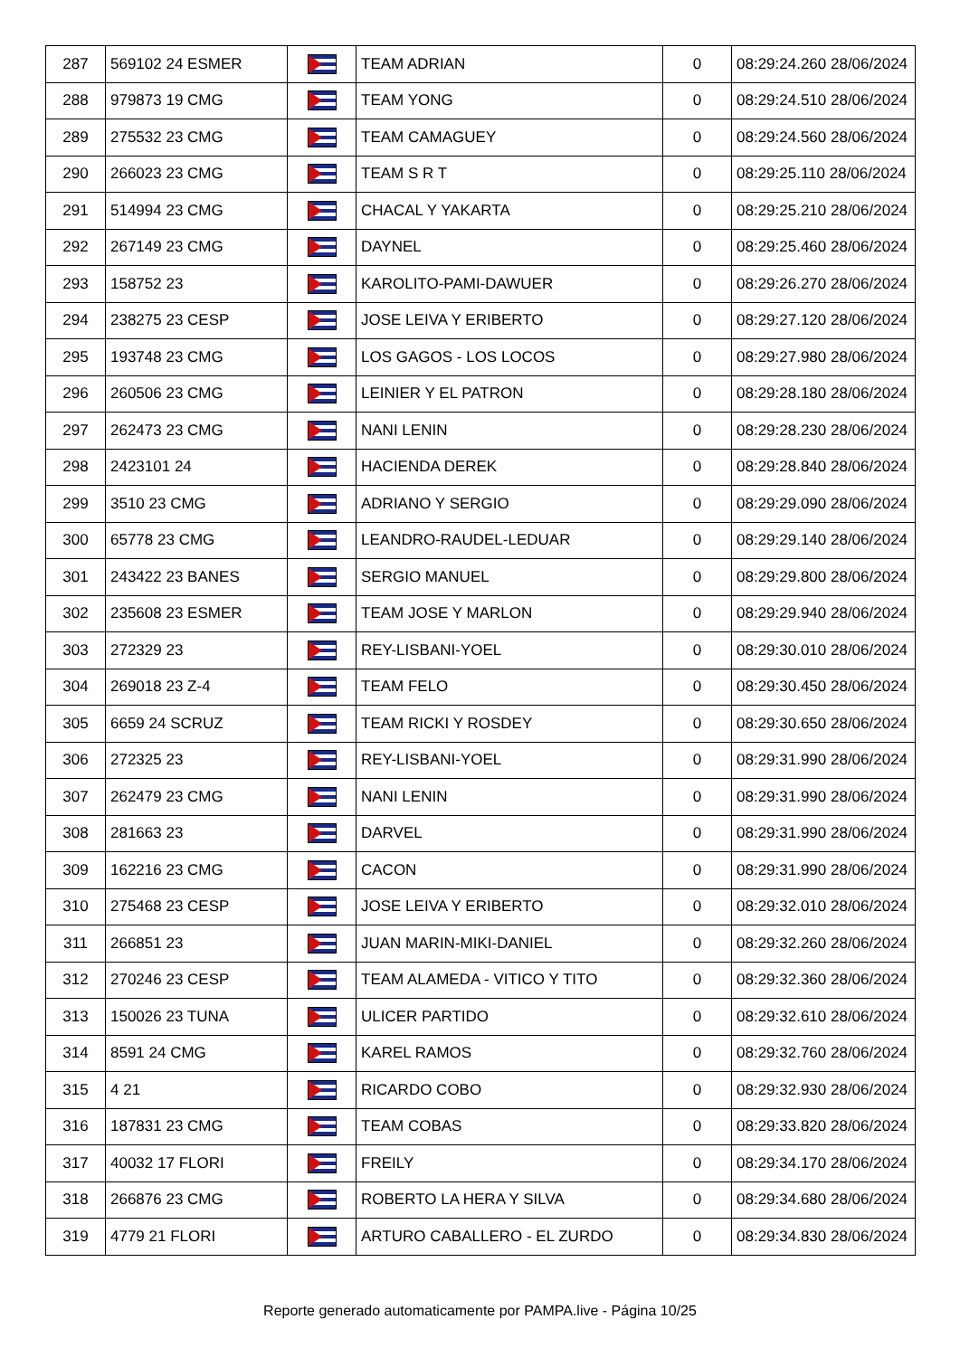| 287 | 569102 24 ESMER | | TEAM ADRIAN | 0 | 08:29:24.260 28/06/2024 |
| 288 | 979873 19 CMG | | TEAM YONG | 0 | 08:29:24.510 28/06/2024 |
| 289 | 275532 23 CMG | | TEAM CAMAGUEY | 0 | 08:29:24.560 28/06/2024 |
| 290 | 266023 23 CMG | | TEAM S R T | 0 | 08:29:25.110 28/06/2024 |
| 291 | 514994 23 CMG | | CHACAL Y YAKARTA | 0 | 08:29:25.210 28/06/2024 |
| 292 | 267149 23 CMG | | DAYNEL | 0 | 08:29:25.460 28/06/2024 |
| 293 | 158752 23 | | KAROLITO-PAMI-DAWUER | 0 | 08:29:26.270 28/06/2024 |
| 294 | 238275 23 CESP | | JOSE LEIVA Y ERIBERTO | 0 | 08:29:27.120 28/06/2024 |
| 295 | 193748 23 CMG | | LOS GAGOS - LOS LOCOS | 0 | 08:29:27.980 28/06/2024 |
| 296 | 260506 23 CMG | | LEINIER Y EL PATRON | 0 | 08:29:28.180 28/06/2024 |
| 297 | 262473 23 CMG | | NANI LENIN | 0 | 08:29:28.230 28/06/2024 |
| 298 | 2423101 24 | | HACIENDA DEREK | 0 | 08:29:28.840 28/06/2024 |
| 299 | 3510 23 CMG | | ADRIANO Y SERGIO | 0 | 08:29:29.090 28/06/2024 |
| 300 | 65778 23 CMG | | LEANDRO-RAUDEL-LEDUAR | 0 | 08:29:29.140 28/06/2024 |
| 301 | 243422 23 BANES | | SERGIO MANUEL | 0 | 08:29:29.800 28/06/2024 |
| 302 | 235608 23 ESMER | | TEAM JOSE Y MARLON | 0 | 08:29:29.940 28/06/2024 |
| 303 | 272329 23 | | REY-LISBANI-YOEL | 0 | 08:29:30.010 28/06/2024 |
| 304 | 269018 23 Z-4 | | TEAM FELO | 0 | 08:29:30.450 28/06/2024 |
| 305 | 6659 24 SCRUZ | | TEAM RICKI Y ROSDEY | 0 | 08:29:30.650 28/06/2024 |
| 306 | 272325 23 | | REY-LISBANI-YOEL | 0 | 08:29:31.990 28/06/2024 |
| 307 | 262479 23 CMG | | NANI LENIN | 0 | 08:29:31.990 28/06/2024 |
| 308 | 281663 23 | | DARVEL | 0 | 08:29:31.990 28/06/2024 |
| 309 | 162216 23 CMG | | CACON | 0 | 08:29:31.990 28/06/2024 |
| 310 | 275468 23 CESP | | JOSE LEIVA Y ERIBERTO | 0 | 08:29:32.010 28/06/2024 |
| 311 | 266851 23 | | JUAN MARIN-MIKI-DANIEL | 0 | 08:29:32.260 28/06/2024 |
| 312 | 270246 23 CESP | | TEAM ALAMEDA - VITICO Y TITO | 0 | 08:29:32.360 28/06/2024 |
| 313 | 150026 23 TUNA | | ULICER PARTIDO | 0 | 08:29:32.610 28/06/2024 |
| 314 | 8591 24 CMG | | KAREL RAMOS | 0 | 08:29:32.760 28/06/2024 |
| 315 | 4 21 | | RICARDO COBO | 0 | 08:29:32.930 28/06/2024 |
| 316 | 187831 23 CMG | | TEAM COBAS | 0 | 08:29:33.820 28/06/2024 |
| 317 | 40032 17 FLORI | | FREILY | 0 | 08:29:34.170 28/06/2024 |
| 318 | 266876 23 CMG | | ROBERTO LA HERA Y SILVA | 0 | 08:29:34.680 28/06/2024 |
| 319 | 4779 21 FLORI | | ARTURO CABALLERO - EL ZURDO | 0 | 08:29:34.830 28/06/2024 |
Reporte generado automaticamente por PAMPA.live - Página 10/25